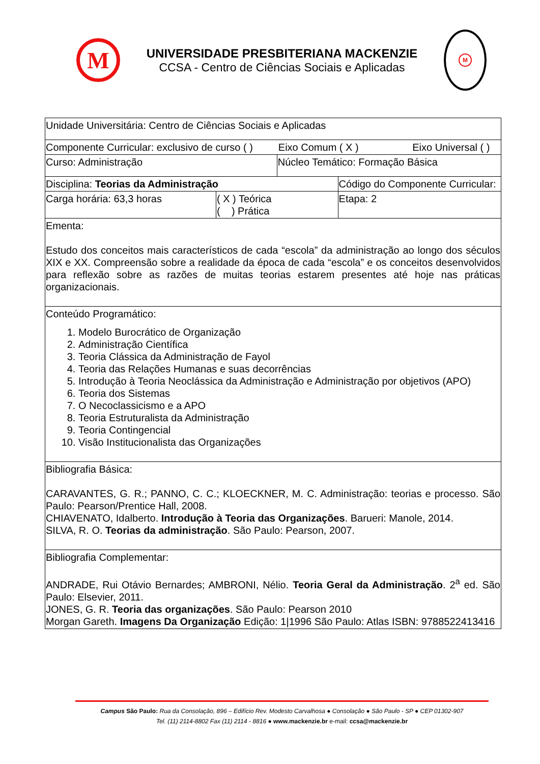M
UNIVERSIDADE PRESBITERIANA MACKENZIE
CCSA - Centro de Ciências Sociais e Aplicadas
M
| Unidade Universitária: Centro de Ciências Sociais e Aplicadas | | | |
| Componente Curricular: exclusivo de curso ( ) Eixo Comum ( X ) Eixo Universal ( ) | | | |
| Curso: Administração | | Núcleo Temático: Formação Básica | |
| Disciplina: Teorias da Administração | | | Código do Componente Curricular: |
| Carga horária: 63,3 horas | ( X ) Teórica ( ) Prática | | Etapa: 2 |
| Ementa: Estudo dos conceitos mais característicos de cada “escola” da administração ao longo dos séculos XIX e XX. Compreensão sobre a realidade da época de cada “escola” e os conceitos desenvolvidos para reflexão sobre as razões de muitas teorias estarem presentes até hoje nas práticas organizacionais. | | | |
| Conteúdo Programático: 1. Modelo Burocrático de Organização 2. Administração Científica 3. Teoria Clássica da Administração de Fayol 4. Teoria das Relações Humanas e suas decorrências 5. Introdução à Teoria Neoclássica da Administração e Administração por objetivos (APO) 6. Teoria dos Sistemas 7. O Necoclassicismo e a APO 8. Teoria Estruturalista da Administração 9. Teoria Contingencial 10. Visão Institucionalista das Organizações | | | |
| Bibliografia Básica: CARAVANTES, G. R.; PANNO, C. C.; KLOECKNER, M. C. Administração: teorias e processo. São Paulo: Pearson/Prentice Hall, 2008. CHIAVENATO, Idalberto. Introdução à Teoria das Organizações . Barueri: Manole, 2014. SILVA, R. O. Teorias da administração . São Paulo: Pearson, 2007. | | | |
| Bibliografia Complementar: ANDRADE, Rui Otávio Bernardes; AMBRONI, Nélio. Teoria Geral da Administração . 2<sup>a</sup> ed. São Paulo: Elsevier, 2011. JONES, G. R. Teoria das organizações . São Paulo: Pearson 2010 Morgan Gareth. Imagens Da Organização Edição: 1/1996 São Paulo: Atlas ISBN: 9788522413416 | | | |
Campus São Paulo: Rua da Consolação, 896 – Edifício Rev. Modesto Carvalhosa ● Consolação ● São Paulo - SP ● CEP 01302-907
Tel. (11) 2114-8802 Fax (11) 2114 - 8816 ● www.mackenzie.br e-mail: ccsa@mackenzie.br